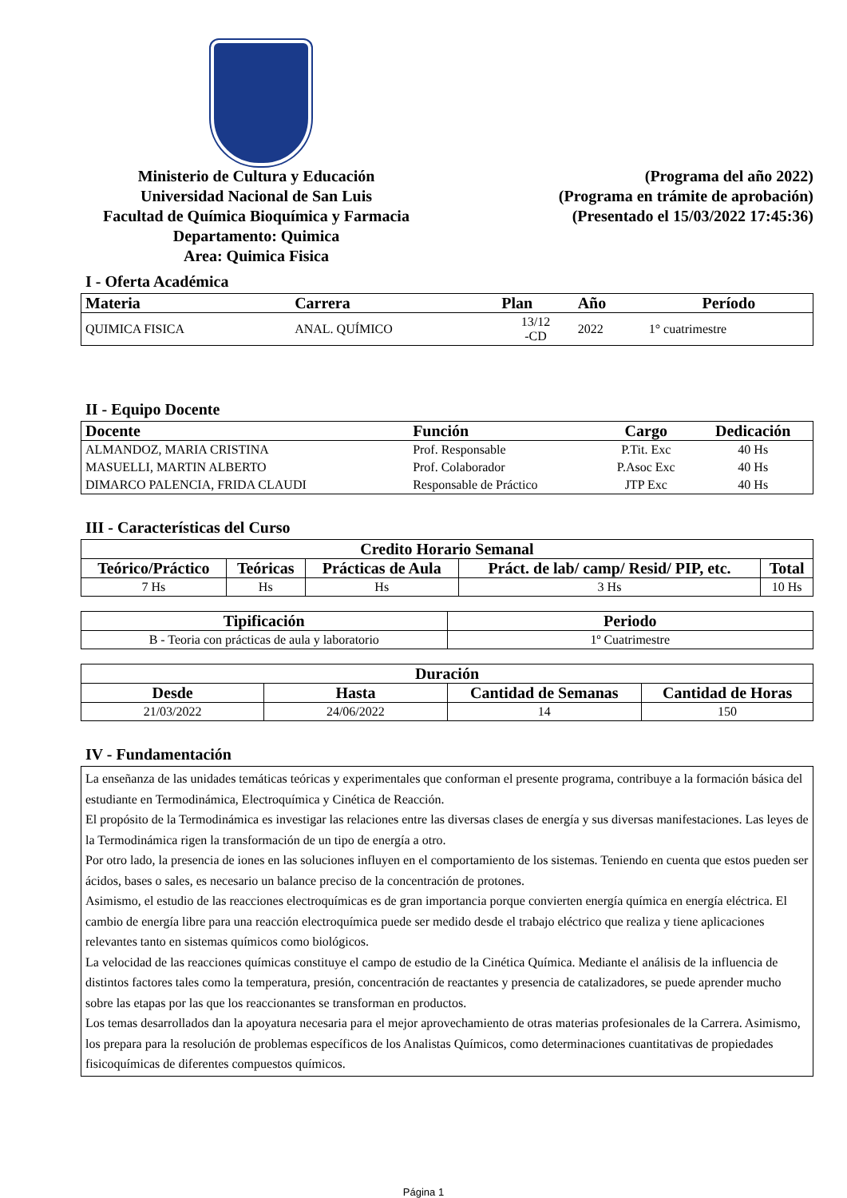Ministerio de Cultura y Educación
Universidad Nacional de San Luis
Facultad de Química Bioquímica y Farmacia
Departamento: Quimica
Area: Quimica Fisica
(Programa del año 2022)
(Programa en trámite de aprobación)
(Presentado el 15/03/2022 17:45:36)
I - Oferta Académica
| Materia | Carrera | Plan | Año | Período |
| --- | --- | --- | --- | --- |
| QUIMICA FISICA | ANAL. QUÍMICO | 13/12 -CD | 2022 | 1° cuatrimestre |
II - Equipo Docente
| Docente | Función | Cargo | Dedicación |
| --- | --- | --- | --- |
| ALMANDOZ, MARIA CRISTINA | Prof. Responsable | P.Tit. Exc | 40 Hs |
| MASUELLI, MARTIN ALBERTO | Prof. Colaborador | P.Asoc Exc | 40 Hs |
| DIMARCO PALENCIA, FRIDA CLAUDI | Responsable de Práctico | JTP Exc | 40 Hs |
III - Características del Curso
| Credito Horario Semanal | | | | |
| --- | --- | --- | --- | --- |
| Teórico/Práctico | Teóricas | Prácticas de Aula | Práct. de lab/ camp/ Resid/ PIP, etc. | Total |
| 7 Hs | Hs | Hs | 3 Hs | 10 Hs |
| Tipificación | Periodo |
| --- | --- |
| B - Teoria con prácticas de aula y laboratorio | 1º Cuatrimestre |
| Duración | | | |
| --- | --- | --- | --- |
| Desde | Hasta | Cantidad de Semanas | Cantidad de Horas |
| 21/03/2022 | 24/06/2022 | 14 | 150 |
IV - Fundamentación
La enseñanza de las unidades temáticas teóricas y experimentales que conforman el presente programa, contribuye a la formación básica del estudiante en Termodinámica, Electroquímica y Cinética de Reacción.
El propósito de la Termodinámica es investigar las relaciones entre las diversas clases de energía y sus diversas manifestaciones. Las leyes de la Termodinámica rigen la transformación de un tipo de energía a otro.
Por otro lado, la presencia de iones en las soluciones influyen en el comportamiento de los sistemas. Teniendo en cuenta que estos pueden ser ácidos, bases o sales, es necesario un balance preciso de la concentración de protones.
Asimismo, el estudio de las reacciones electroquímicas es de gran importancia porque convierten energía química en energía eléctrica. El cambio de energía libre para una reacción electroquímica puede ser medido desde el trabajo eléctrico que realiza y tiene aplicaciones relevantes tanto en sistemas químicos como biológicos.
La velocidad de las reacciones químicas constituye el campo de estudio de la Cinética Química. Mediante el análisis de la influencia de distintos factores tales como la temperatura, presión, concentración de reactantes y presencia de catalizadores, se puede aprender mucho sobre las etapas por las que los reaccionantes se transforman en productos.
Los temas desarrollados dan la apoyatura necesaria para el mejor aprovechamiento de otras materias profesionales de la Carrera. Asimismo, los prepara para la resolución de problemas específicos de los Analistas Químicos, como determinaciones cuantitativas de propiedades fisicoquímicas de diferentes compuestos químicos.
Página 1